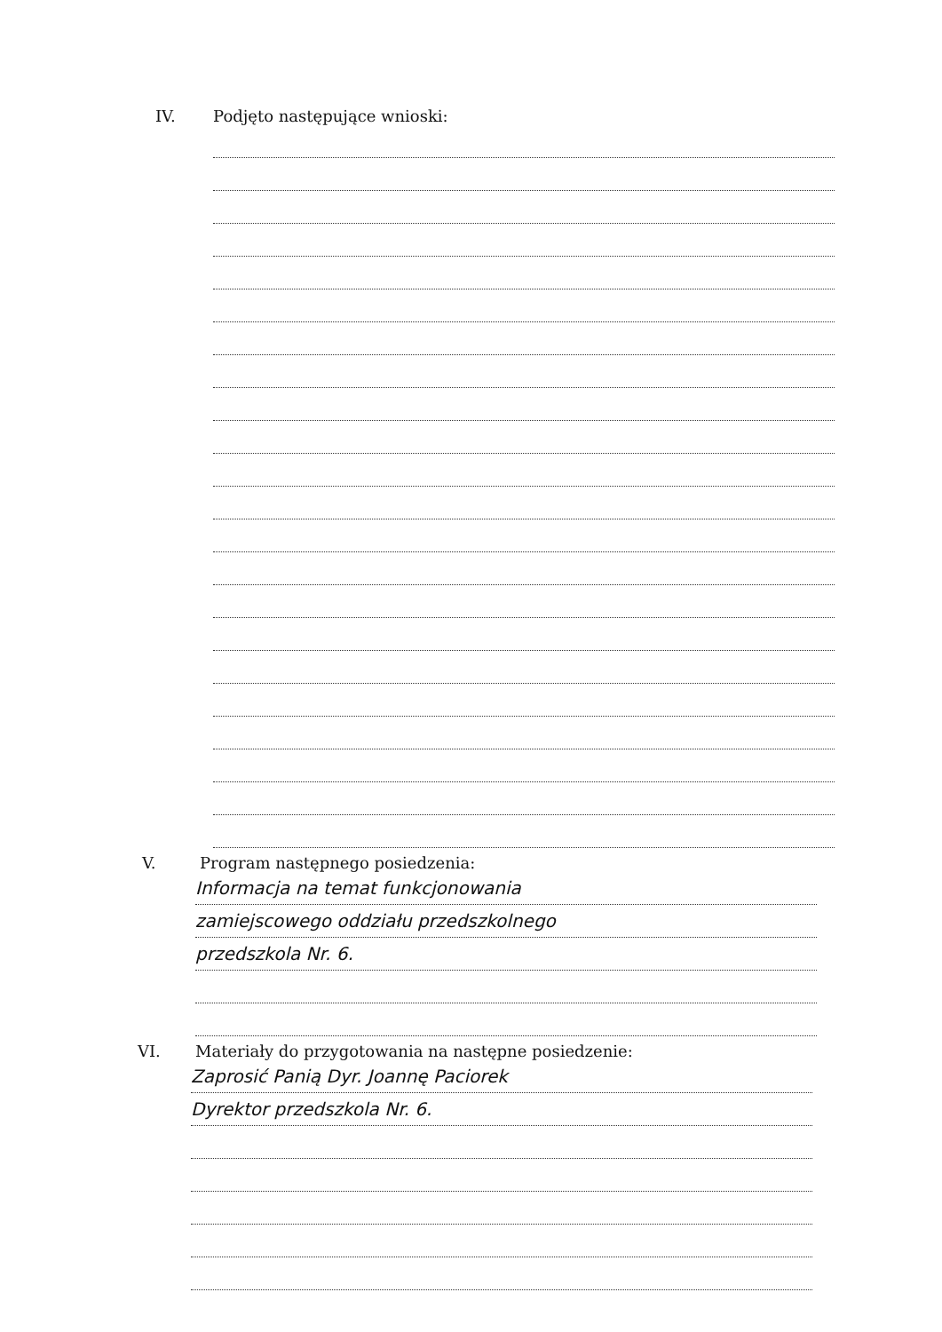IV. Podjęto następujące wnioski:
V. Program następnego posiedzenia:
Informacja na temat funkcjonowania
zamiejscowego oddziału przedszkolnego
przedszkola Nr. 6.
VI. Materiały do przygotowania na następne posiedzenie:
Zaprosić Panią Dyr. Joannę Paciorek
Dyrektor przedszkola Nr. 6.